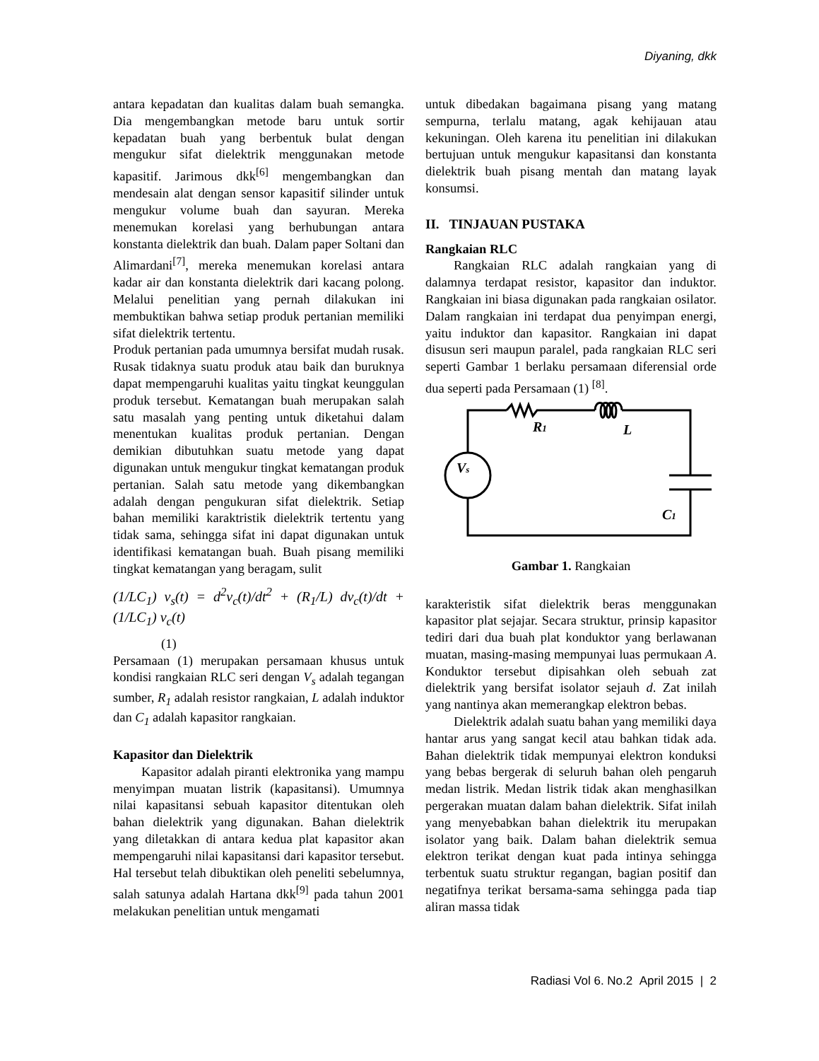Diyaning, dkk
antara kepadatan dan kualitas dalam buah semangka. Dia mengembangkan metode baru untuk sortir kepadatan buah yang berbentuk bulat dengan mengukur sifat dielektrik menggunakan metode kapasitif. Jarimous dkk<sup>[6]</sup> mengembangkan dan mendesain alat dengan sensor kapasitif silinder untuk mengukur volume buah dan sayuran. Mereka menemukan korelasi yang berhubungan antara konstanta dielektrik dan buah. Dalam paper Soltani dan Alimardani<sup>[7]</sup>, mereka menemukan korelasi antara kadar air dan konstanta dielektrik dari kacang polong. Melalui penelitian yang pernah dilakukan ini membuktikan bahwa setiap produk pertanian memiliki sifat dielektrik tertentu.
Produk pertanian pada umumnya bersifat mudah rusak. Rusak tidaknya suatu produk atau baik dan buruknya dapat mempengaruhi kualitas yaitu tingkat keunggulan produk tersebut. Kematangan buah merupakan salah satu masalah yang penting untuk diketahui dalam menentukan kualitas produk pertanian. Dengan demikian dibutuhkan suatu metode yang dapat digunakan untuk mengukur tingkat kematangan produk pertanian. Salah satu metode yang dikembangkan adalah dengan pengukuran sifat dielektrik. Setiap bahan memiliki karaktristik dielektrik tertentu yang tidak sama, sehingga sifat ini dapat digunakan untuk identifikasi kematangan buah. Buah pisang memiliki tingkat kematangan yang beragam, sulit
(1/LC<sub>1</sub>) v<sub>s</sub>(t) = d<sup>2</sup>v<sub>c</sub>(t)/dt<sup>2</sup> + (R<sub>1</sub>/L) dv<sub>c</sub>(t)/dt + (1/LC<sub>1</sub>) v<sub>c</sub>(t)
(1)
Persamaan (1) merupakan persamaan khusus untuk kondisi rangkaian RLC seri dengan V<sub>s</sub> adalah tegangan sumber, R<sub>1</sub> adalah resistor rangkaian, L adalah induktor dan C<sub>1</sub> adalah kapasitor rangkaian.
Kapasitor dan Dielektrik
Kapasitor adalah piranti elektronika yang mampu menyimpan muatan listrik (kapasitansi). Umumnya nilai kapasitansi sebuah kapasitor ditentukan oleh bahan dielektrik yang digunakan. Bahan dielektrik yang diletakkan di antara kedua plat kapasitor akan mempengaruhi nilai kapasitansi dari kapasitor tersebut. Hal tersebut telah dibuktikan oleh peneliti sebelumnya, salah satunya adalah Hartana dkk<sup>[9]</sup> pada tahun 2001 melakukan penelitian untuk mengamati
untuk dibedakan bagaimana pisang yang matang sempurna, terlalu matang, agak kehijauan atau kekuningan. Oleh karena itu penelitian ini dilakukan bertujuan untuk mengukur kapasitansi dan konstanta dielektrik buah pisang mentah dan matang layak konsumsi.
II. TINJAUAN PUSTAKA
Rangkaian RLC
Rangkaian RLC adalah rangkaian yang di dalamnya terdapat resistor, kapasitor dan induktor. Rangkaian ini biasa digunakan pada rangkaian osilator. Dalam rangkaian ini terdapat dua penyimpan energi, yaitu induktor dan kapasitor. Rangkaian ini dapat disusun seri maupun paralel, pada rangkaian RLC seri seperti Gambar 1 berlaku persamaan diferensial orde dua seperti pada Persamaan (1) <sup>[8]</sup>.
R1
L
Vs
C1
Gambar 1. Rangkaian
karakteristik sifat dielektrik beras menggunakan kapasitor plat sejajar. Secara struktur, prinsip kapasitor tediri dari dua buah plat konduktor yang berlawanan muatan, masing-masing mempunyai luas permukaan A. Konduktor tersebut dipisahkan oleh sebuah zat dielektrik yang bersifat isolator sejauh d. Zat inilah yang nantinya akan memerangkap elektron bebas.
Dielektrik adalah suatu bahan yang memiliki daya hantar arus yang sangat kecil atau bahkan tidak ada. Bahan dielektrik tidak mempunyai elektron konduksi yang bebas bergerak di seluruh bahan oleh pengaruh medan listrik. Medan listrik tidak akan menghasilkan pergerakan muatan dalam bahan dielektrik. Sifat inilah yang menyebabkan bahan dielektrik itu merupakan isolator yang baik. Dalam bahan dielektrik semua elektron terikat dengan kuat pada intinya sehingga terbentuk suatu struktur regangan, bagian positif dan negatifnya terikat bersama-sama sehingga pada tiap aliran massa tidak
Radiasi Vol 6. No.2 April 2015 | 2